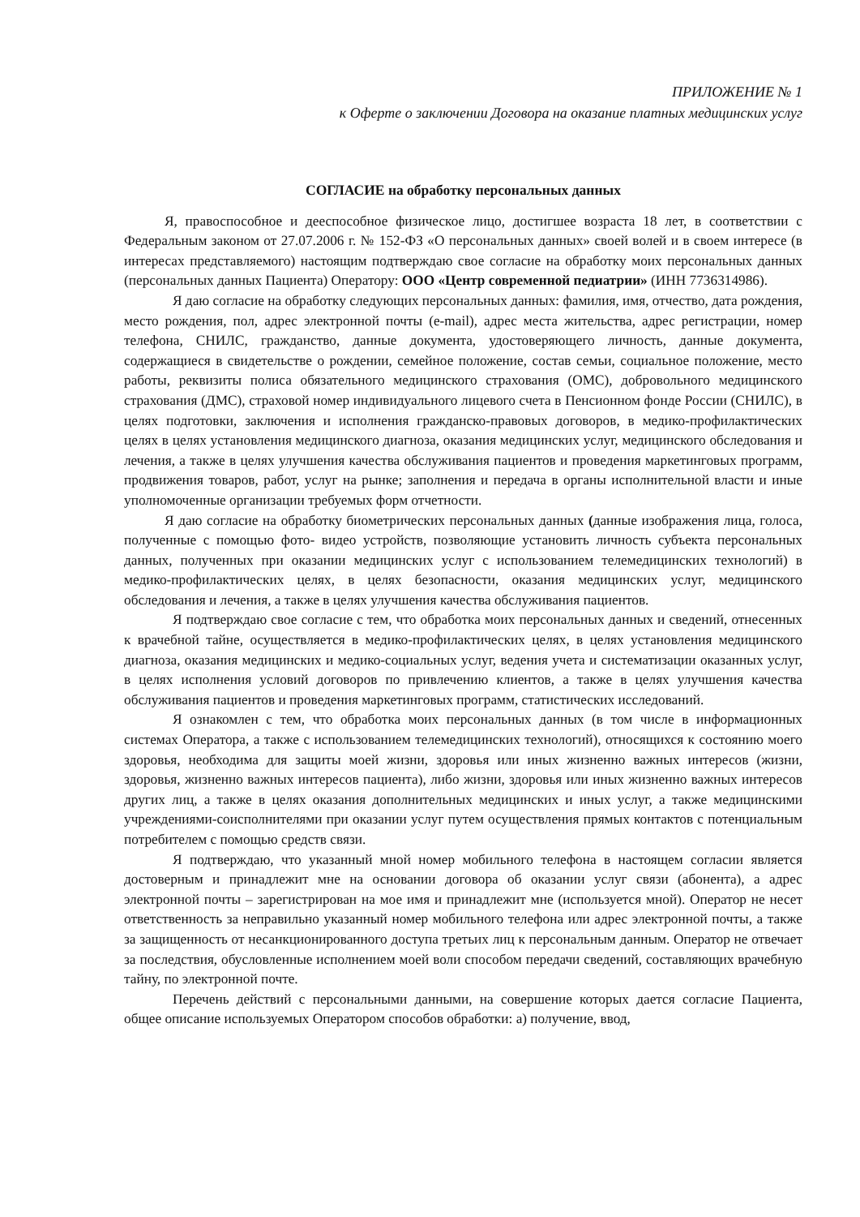ПРИЛОЖЕНИЕ № 1
к Оферте о заключении Договора на оказание платных медицинских услуг
СОГЛАСИЕ на обработку персональных данных
Я, правоспособное и дееспособное физическое лицо, достигшее возраста 18 лет, в соответствии с Федеральным законом от 27.07.2006 г. № 152-ФЗ «О персональных данных» своей волей и в своем интересе (в интересах представляемого) настоящим подтверждаю свое согласие на обработку моих персональных данных (персональных данных Пациента) Оператору: ООО «Центр современной педиатрии» (ИНН 7736314986).
Я даю согласие на обработку следующих персональных данных: фамилия, имя, отчество, дата рождения, место рождения, пол, адрес электронной почты (e-mail), адрес места жительства, адрес регистрации, номер телефона, СНИЛС, гражданство, данные документа, удостоверяющего личность, данные документа, содержащиеся в свидетельстве о рождении, семейное положение, состав семьи, социальное положение, место работы, реквизиты полиса обязательного медицинского страхования (ОМС), добровольного медицинского страхования (ДМС), страховой номер индивидуального лицевого счета в Пенсионном фонде России (СНИЛС), в целях подготовки, заключения и исполнения гражданско-правовых договоров, в медико-профилактических целях в целях установления медицинского диагноза, оказания медицинских услуг, медицинского обследования и лечения, а также в целях улучшения качества обслуживания пациентов и проведения маркетинговых программ, продвижения товаров, работ, услуг на рынке; заполнения и передача в органы исполнительной власти и иные уполномоченные организации требуемых форм отчетности.
Я даю согласие на обработку биометрических персональных данных (данные изображения лица, голоса, полученные с помощью фото- видео устройств, позволяющие установить личность субъекта персональных данных, полученных при оказании медицинских услуг с использованием телемедицинских технологий) в медико-профилактических целях, в целях безопасности, оказания медицинских услуг, медицинского обследования и лечения, а также в целях улучшения качества обслуживания пациентов.
Я подтверждаю свое согласие с тем, что обработка моих персональных данных и сведений, отнесенных к врачебной тайне, осуществляется в медико-профилактических целях, в целях установления медицинского диагноза, оказания медицинских и медико-социальных услуг, ведения учета и систематизации оказанных услуг, в целях исполнения условий договоров по привлечению клиентов, а также в целях улучшения качества обслуживания пациентов и проведения маркетинговых программ, статистических исследований.
Я ознакомлен с тем, что обработка моих персональных данных (в том числе в информационных системах Оператора, а также с использованием телемедицинских технологий), относящихся к состоянию моего здоровья, необходима для защиты моей жизни, здоровья или иных жизненно важных интересов (жизни, здоровья, жизненно важных интересов пациента), либо жизни, здоровья или иных жизненно важных интересов других лиц, а также в целях оказания дополнительных медицинских и иных услуг, а также медицинскими учреждениями-соисполнителями при оказании услуг путем осуществления прямых контактов с потенциальным потребителем с помощью средств связи.
Я подтверждаю, что указанный мной номер мобильного телефона в настоящем согласии является достоверным и принадлежит мне на основании договора об оказании услуг связи (абонента), а адрес электронной почты – зарегистрирован на мое имя и принадлежит мне (используется мной). Оператор не несет ответственность за неправильно указанный номер мобильного телефона или адрес электронной почты, а также за защищенность от несанкционированного доступа третьих лиц к персональным данным. Оператор не отвечает за последствия, обусловленные исполнением моей воли способом передачи сведений, составляющих врачебную тайну, по электронной почте.
Перечень действий с персональными данными, на совершение которых дается согласие Пациента, общее описание используемых Оператором способов обработки: а) получение, ввод,